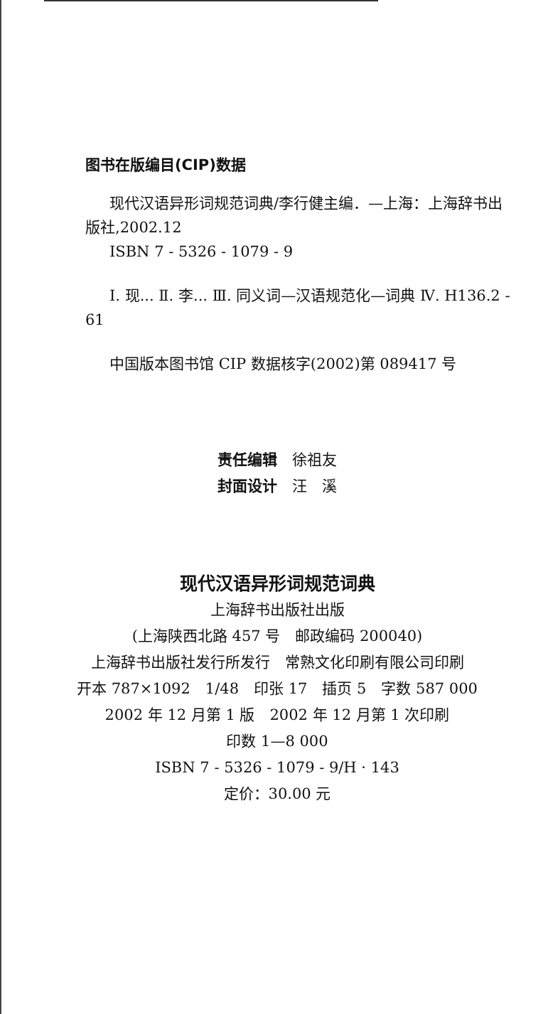图书在版编目(CIP)数据
现代汉语异形词规范词典/李行健主编．—上海：上海辞书出版社,2002.12
ISBN 7 - 5326 - 1079 - 9
Ⅰ. 现... Ⅱ. 李... Ⅲ. 同义词—汉语规范化—词典 Ⅳ. H136.2 - 61
中国版本图书馆 CIP 数据核字(2002)第 089417 号
责任编辑　徐祖友
封面设计　汪　溪
现代汉语异形词规范词典
上海辞书出版社出版
(上海陕西北路 457 号　邮政编码 200040)
上海辞书出版社发行所发行　常熟文化印刷有限公司印刷
开本 787×1092　1/48　印张 17　插页 5　字数 587 000
2002 年 12 月第 1 版　2002 年 12 月第 1 次印刷
印数 1—8 000
ISBN 7 - 5326 - 1079 - 9/H · 143
定价：30.00 元